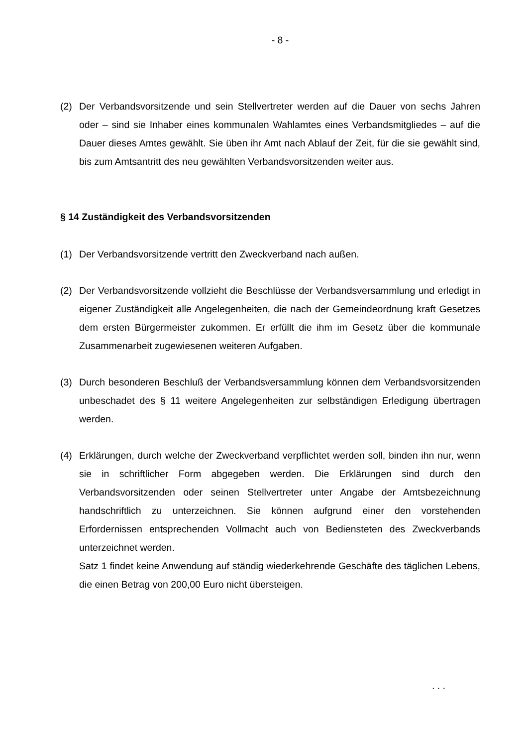- 8 -
(2) Der Verbandsvorsitzende und sein Stellvertreter werden auf die Dauer von sechs Jahren oder – sind sie Inhaber eines kommunalen Wahlamtes eines Verbandsmit­gliedes – auf die Dauer dieses Amtes gewählt. Sie üben ihr Amt nach Ablauf der Zeit, für die sie gewählt sind, bis zum Amtsantritt des neu gewählten Verbandsvorsit­zenden weiter aus.
§ 14 Zuständigkeit des Verbandsvorsitzenden
(1) Der Verbandsvorsitzende vertritt den Zweckverband nach außen.
(2) Der Verbandsvorsitzende vollzieht die Beschlüsse der Verbandsversammlung und erledigt in eigener Zuständigkeit alle Angelegenheiten, die nach der Gemeindeord­nung kraft Gesetzes dem ersten Bürgermeister zukommen. Er erfüllt die ihm im Ge­setz über die kommunale Zusammenarbeit zugewiesenen weiteren Aufgaben.
(3) Durch besonderen Beschluß der Verbandsversammlung können dem Verbandsvor­sitzenden unbeschadet des § 11 weitere Angelegenheiten zur selbständigen Erledi­gung übertragen werden.
(4) Erklärungen, durch welche der Zweckverband verpflichtet werden soll, binden ihn nur, wenn sie in schriftlicher Form abgegeben werden. Die Erklärungen sind durch den Verbandsvorsitzenden oder seinen Stellvertreter unter Angabe der Amtsbezeich­nung handschriftlich zu unterzeichnen. Sie können aufgrund einer den vorstehenden Erfordernissen entsprechenden Vollmacht auch von Bediensteten des Zweckver­bands unterzeichnet werden.
Satz 1 findet keine Anwendung auf ständig wiederkehrende Geschäfte des täglichen Lebens, die einen Betrag von 200,00 Euro nicht übersteigen.
. . .